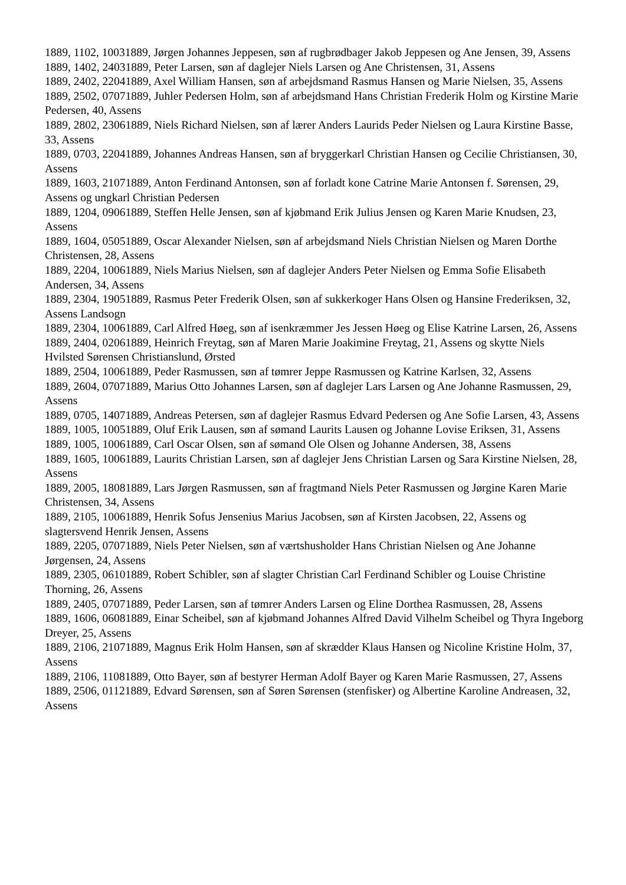1889, 1102, 10031889, Jørgen Johannes Jeppesen, søn af rugbrødbager Jakob Jeppesen og Ane Jensen, 39, Assens
1889, 1402, 24031889, Peter Larsen, søn af daglejer Niels Larsen og Ane Christensen, 31, Assens
1889, 2402, 22041889, Axel William Hansen, søn af arbejdsmand Rasmus Hansen og Marie Nielsen, 35, Assens
1889, 2502, 07071889, Juhler Pedersen Holm, søn af arbejdsmand Hans Christian Frederik Holm og Kirstine Marie Pedersen, 40, Assens
1889, 2802, 23061889, Niels Richard Nielsen, søn af lærer Anders Laurids Peder Nielsen og Laura Kirstine Basse, 33, Assens
1889, 0703, 22041889, Johannes Andreas Hansen, søn af bryggerkarl Christian Hansen og Cecilie Christiansen, 30, Assens
1889, 1603, 21071889, Anton Ferdinand Antonsen, søn af forladt kone Catrine Marie Antonsen f. Sørensen, 29, Assens og ungkarl Christian Pedersen
1889, 1204, 09061889, Steffen Helle Jensen, søn af kjøbmand Erik Julius Jensen og Karen Marie Knudsen, 23, Assens
1889, 1604, 05051889, Oscar Alexander Nielsen, søn af arbejdsmand Niels Christian Nielsen og Maren Dorthe Christensen, 28, Assens
1889, 2204, 10061889, Niels Marius Nielsen, søn af daglejer Anders Peter Nielsen og Emma Sofie Elisabeth Andersen, 34, Assens
1889, 2304, 19051889, Rasmus Peter Frederik Olsen, søn af sukkerkoger Hans Olsen og Hansine Frederiksen, 32, Assens Landsogn
1889, 2304, 10061889, Carl Alfred Høeg, søn af isenkræmmer Jes Jessen Høeg og Elise Katrine Larsen, 26, Assens
1889, 2404, 02061889, Heinrich Freytag, søn af Maren Marie Joakimine Freytag, 21, Assens og skytte Niels Hvilsted Sørensen Christianslund, Ørsted
1889, 2504, 10061889, Peder Rasmussen, søn af tømrer Jeppe Rasmussen og Katrine Karlsen, 32, Assens
1889, 2604, 07071889, Marius Otto Johannes Larsen, søn af daglejer Lars Larsen og Ane Johanne Rasmussen, 29, Assens
1889, 0705, 14071889, Andreas Petersen, søn af daglejer Rasmus Edvard Pedersen og Ane Sofie Larsen, 43, Assens
1889, 1005, 10051889, Oluf Erik Lausen, søn af sømand Laurits Lausen og Johanne Lovise Eriksen, 31, Assens
1889, 1005, 10061889, Carl Oscar Olsen, søn af sømand Ole Olsen og Johanne Andersen, 38, Assens
1889, 1605, 10061889, Laurits Christian Larsen, søn af daglejer Jens Christian Larsen og Sara Kirstine Nielsen, 28, Assens
1889, 2005, 18081889, Lars Jørgen Rasmussen, søn af fragtmand Niels Peter Rasmussen og Jørgine Karen Marie Christensen, 34, Assens
1889, 2105, 10061889, Henrik Sofus Jensenius Marius Jacobsen, søn af Kirsten Jacobsen, 22, Assens og slagtersvend Henrik Jensen, Assens
1889, 2205, 07071889, Niels Peter Nielsen, søn af værtshusholder Hans Christian Nielsen og Ane Johanne Jørgensen, 24, Assens
1889, 2305, 06101889, Robert Schibler, søn af slagter Christian Carl Ferdinand Schibler og Louise Christine Thorning, 26, Assens
1889, 2405, 07071889, Peder Larsen, søn af tømrer Anders Larsen og Eline Dorthea Rasmussen, 28, Assens
1889, 1606, 06081889, Einar Scheibel, søn af kjøbmand Johannes Alfred David Vilhelm Scheibel og Thyra Ingeborg Dreyer, 25, Assens
1889, 2106, 21071889, Magnus Erik Holm Hansen, søn af skrædder Klaus Hansen og Nicoline Kristine Holm, 37, Assens
1889, 2106, 11081889, Otto Bayer, søn af bestyrer Herman Adolf Bayer og Karen Marie Rasmussen, 27, Assens
1889, 2506, 01121889, Edvard Sørensen, søn af Søren Sørensen (stenfisker) og Albertine Karoline Andreasen, 32, Assens